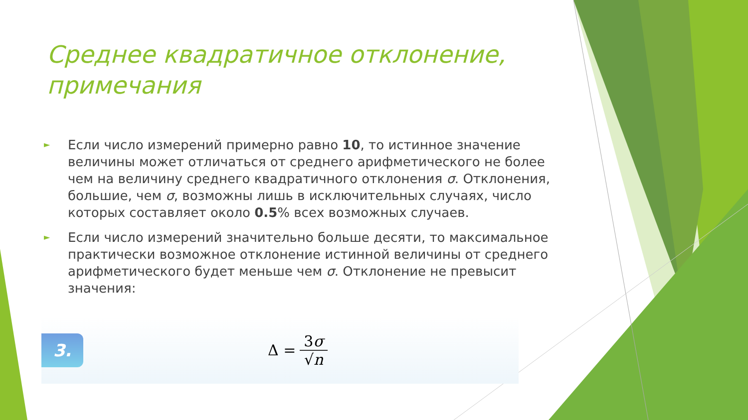Среднее квадратичное отклонение, примечания
► Если число измерений примерно равно 10, то истинное значение величины может отличаться от среднего арифметического не более чем на величину среднего квадратичного отклонения σ. Отклонения, большие, чем σ, возможны лишь в исключительных случаях, число которых составляет около 0.5% всех возможных случаев.
► Если число измерений значительно больше десяти, то максимальное практически возможное отклонение истинной величины от среднего арифметического будет меньше чем σ. Отклонение не превысит значения:
3.
Δ = 3σ √n